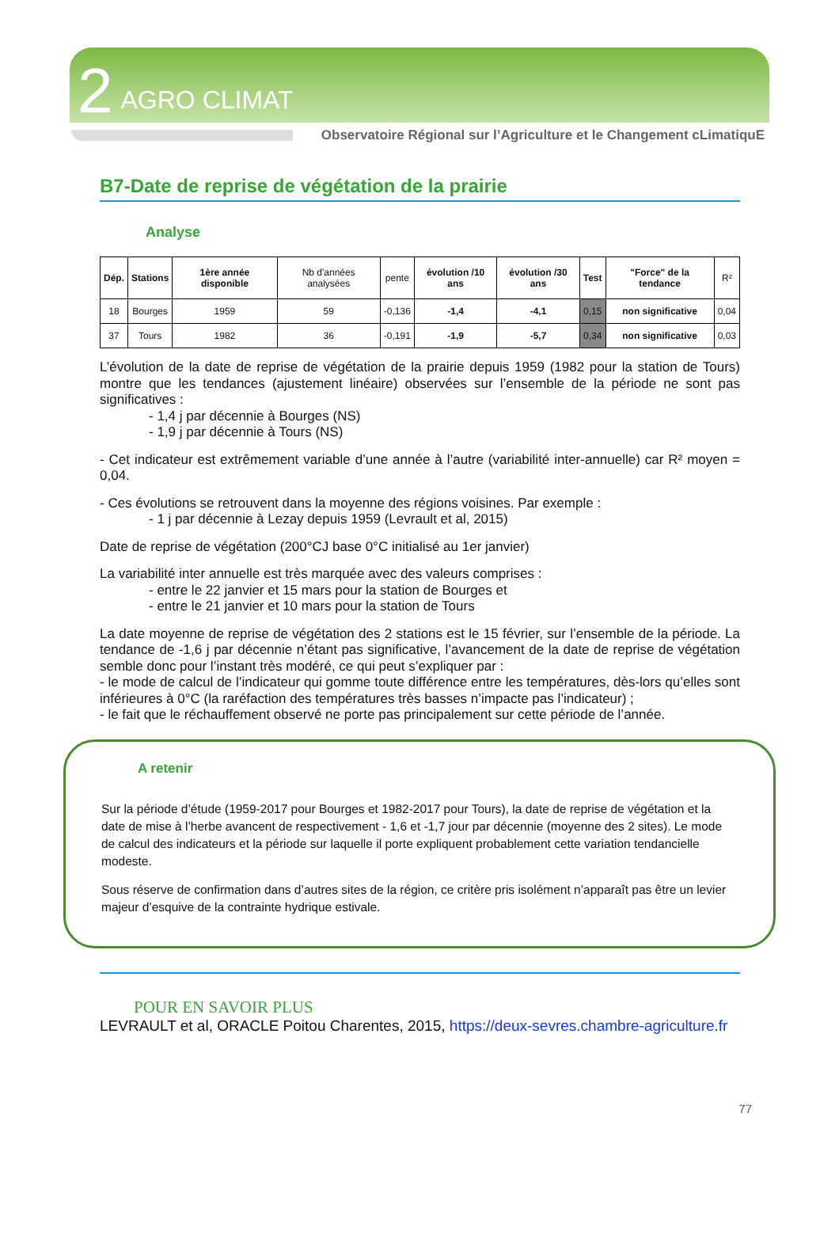2 AGRO CLIMAT
Observatoire Régional sur l’Agriculture et le Changement cLimatiquE
B7-Date de reprise de végétation de la prairie
Analyse
| Dép. | Stations | 1ère année disponible | Nb d'années analysées | pente | évolution /10 ans | évolution /30 ans | Test | "Force" de la tendance | R² |
| --- | --- | --- | --- | --- | --- | --- | --- | --- | --- |
| 18 | Bourges | 1959 | 59 | -0,136 | -1,4 | -4,1 | 0,15 | non significative | 0,04 |
| 37 | Tours | 1982 | 36 | -0,191 | -1,9 | -5,7 | 0,34 | non significative | 0,03 |
L’évolution de la date de reprise de végétation de la prairie depuis 1959 (1982 pour la station de Tours) montre que les tendances (ajustement linéaire) observées sur l’ensemble de la période ne sont pas significatives :
- 1,4 j par décennie à Bourges (NS)
- 1,9 j par décennie à Tours (NS)
- Cet indicateur est extrêmement variable d’une année à l’autre (variabilité inter-annuelle) car R² moyen = 0,04.
- Ces évolutions se retrouvent dans la moyenne des régions voisines. Par exemple :
- 1 j par décennie à Lezay depuis 1959 (Levrault et al, 2015)
Date de reprise de végétation (200°CJ base 0°C initialisé au 1er janvier)
La variabilité inter annuelle est très marquée avec des valeurs comprises :
- entre le 22 janvier et 15 mars pour la station de Bourges et
- entre le 21 janvier et 10 mars pour la station de Tours
La date moyenne de reprise de végétation des 2 stations est le 15 février, sur l’ensemble de la période. La tendance de -1,6 j par décennie n’étant pas significative, l’avancement de la date de reprise de végétation semble donc pour l’instant très modéré, ce qui peut s’expliquer par :
- le mode de calcul de l’indicateur qui gomme toute différence entre les températures, dès-lors qu’elles sont inférieures à 0°C (la raréfaction des températures très basses n’impacte pas l’indicateur) ;
- le fait que le réchauffement observé ne porte pas principalement sur cette période de l’année.
A retenir
Sur la période d’étude (1959-2017 pour Bourges et 1982-2017 pour Tours), la date de reprise de végétation et la date de mise à l’herbe avancent de respectivement - 1,6 et -1,7 jour par décennie (moyenne des 2 sites). Le mode de calcul des indicateurs et la période sur laquelle il porte expliquent probablement cette variation tendancielle modeste.
Sous réserve de confirmation dans d’autres sites de la région, ce critère pris isolément n’apparaît pas être un levier majeur d’esquive de la contrainte hydrique estivale.
POUR EN SAVOIR PLUS
LEVRAULT et al, ORACLE Poitou Charentes, 2015, https://deux-sevres.chambre-agriculture.fr
77